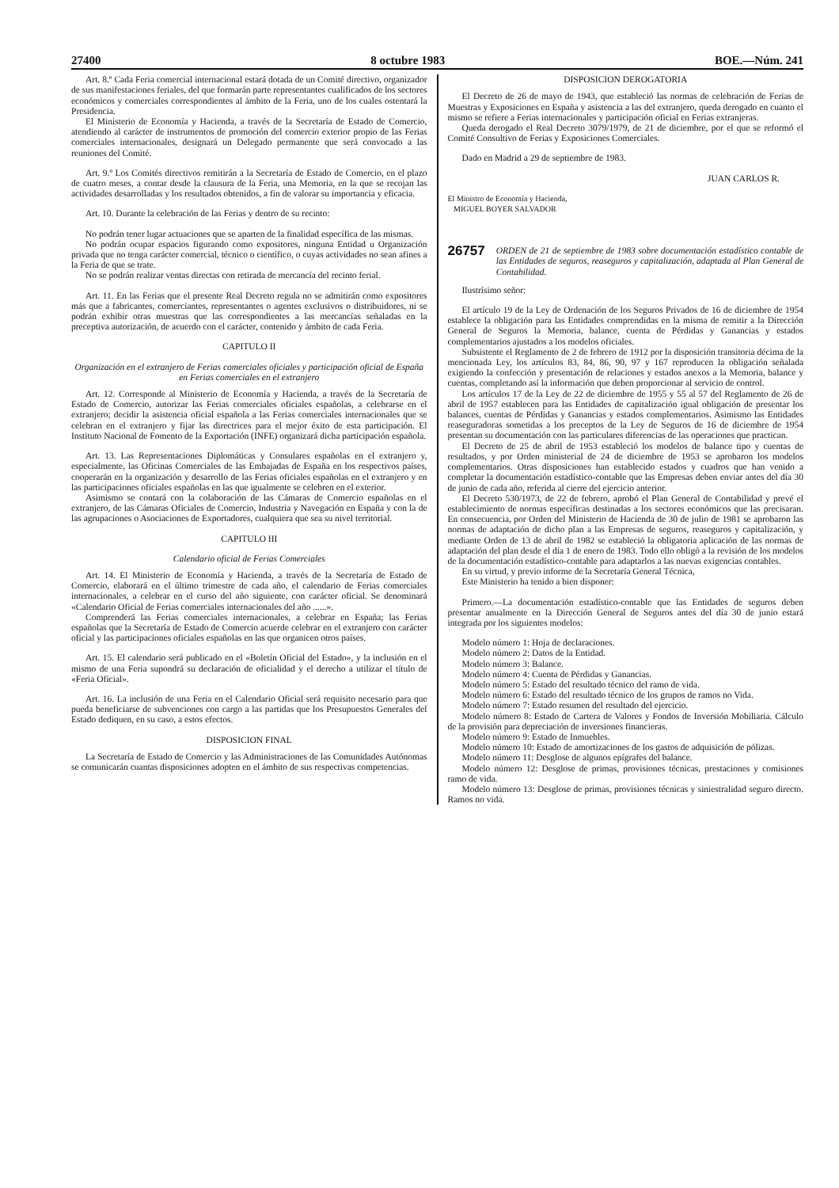27400 8 octubre 1983 BOE.—Núm. 241
Art. 8.º Cada Feria comercial internacional estará dotada de un Comité directivo, organizador de sus manifestaciones feriales, del que formarán parte representantes cualificados de los sectores económicos y comerciales correspondientes al ámbito de la Feria, uno de los cuales ostentará la Presidencia.
El Ministerio de Economía y Hacienda, a través de la Secretaría de Estado de Comercio, atendiendo al carácter de instrumentos de promoción del comercio exterior propio de las Ferias comerciales internacionales, designará un Delegado permanente que será convocado a las reuniones del Comité.
Art. 9.º Los Comités directivos remitirán a la Secretaría de Estado de Comercio, en el plazo de cuatro meses, a contar desde la clausura de la Feria, una Memoria, en la que se recojan las actividades desarrolladas y los resultados obtenidos, a fin de valorar su importancia y eficacia.
Art. 10. Durante la celebración de las Ferias y dentro de su recinto:
No podrán tener lugar actuaciones que se aparten de la finalidad específica de las mismas.
No podrán ocupar espacios figurando como expositores, ninguna Entidad u Organización privada que no tenga carácter comercial, técnico o científico, o cuyas actividades no sean afines a la Feria de que se trate.
No se podrán realizar ventas directas con retirada de mercancía del recinto ferial.
Art. 11. En las Ferias que el presente Real Decreto regula no se admitirán como expositores más que a fabricantes, comerciantes, representantes o agentes exclusivos o distribuidores, ni se podrán exhibir otras muestras que las correspondientes a las mercancías señaladas en la preceptiva autorización, de acuerdo con el carácter, contenido y ámbito de cada Feria.
CAPITULO II
Organización en el extranjero de Ferias comerciales oficiales y participación oficial de España en Ferias comerciales en el extranjero
Art. 12. Corresponde al Ministerio de Economía y Hacienda, a través de la Secretaría de Estado de Comercio, autorizar las Ferias comerciales oficiales españolas, a celebrarse en el extranjero; decidir la asistencia oficial española a las Ferias comerciales internacionales que se celebran en el extranjero y fijar las directrices para el mejor éxito de esta participación. El Instituto Nacional de Fomento de la Exportación (INFE) organizará dicha participación española.
Art. 13. Las Representaciones Diplomáticas y Consulares españolas en el extranjero y, especialmente, las Oficinas Comerciales de las Embajadas de España en los respectivos países, cooperarán en la organización y desarrollo de las Ferias oficiales españolas en el extranjero y en las participaciones oficiales españolas en las que igualmente se celebren en el exterior.
Asimismo se contará con la colaboración de las Cámaras de Comercio españolas en el extranjero, de las Cámaras Oficiales de Comercio, Industria y Navegación en España y con la de las agrupaciones o Asociaciones de Exportadores, cualquiera que sea su nivel territorial.
CAPITULO III
Calendario oficial de Ferias Comerciales
Art. 14. El Ministerio de Economía y Hacienda, a través de la Secretaría de Estado de Comercio, elaborará en el último trimestre de cada año, el calendario de Ferias comerciales internacionales, a celebrar en el curso del año siguiente, con carácter oficial. Se denominará «Calendario Oficial de Ferias comerciales internacionales del año ......».
Comprenderá las Ferias comerciales internacionales, a celebrar en España; las Ferias españolas que la Secretaría de Estado de Comercio acuerde celebrar en el extranjero con carácter oficial y las participaciones oficiales españolas en las que organicen otros países.
Art. 15. El calendario será publicado en el «Boletín Oficial del Estado», y la inclusión en el mismo de una Feria supondrá su declaración de oficialidad y el derecho a utilizar el título de «Feria Oficial».
Art. 16. La inclusión de una Feria en el Calendario Oficial será requisito necesario para que pueda beneficiarse de subvenciones con cargo a las partidas que los Presupuestos Generales del Estado dediquen, en su caso, a estos efectos.
DISPOSICION FINAL
La Secretaría de Estado de Comercio y las Administraciones de las Comunidades Autónomas se comunicarán cuantas disposiciones adopten en el ámbito de sus respectivas competencias.
DISPOSICION DEROGATORIA
El Decreto de 26 de mayo de 1943, que estableció las normas de celebración de Ferias de Muestras y Exposiciones en España y asistencia a las del extranjero, queda derogado en cuanto el mismo se refiere a Ferias internacionales y participación oficial en Ferias extranjeras.
Queda derogado el Real Decreto 3079/1979, de 21 de diciembre, por el que se reformó el Comité Consultivo de Ferias y Exposiciones Comerciales.
Dado en Madrid a 29 de septiembre de 1983.
JUAN CARLOS R.
El Ministro de Economía y Hacienda,
MIGUEL BOYER SALVADOR
26757 ORDEN de 21 de septiembre de 1983 sobre documentación estadístico contable de las Entidades de seguros, reaseguros y capitalización, adaptada al Plan General de Contabilidad.
Ilustrísimo señor:
El artículo 19 de la Ley de Ordenación de los Seguros Privados de 16 de diciembre de 1954 establece la obligación para las Entidades comprendidas en la misma de remitir a la Dirección General de Seguros la Memoria, balance, cuenta de Pérdidas y Ganancias y estados complementarios ajustados a los modelos oficiales.
Subsistente el Reglamento de 2 de febrero de 1912 por la disposición transitoria décima de la mencionada Ley, los artículos 83, 84, 86, 90, 97 y 167 reproducen la obligación señalada exigiendo la confección y presentación de relaciones y estados anexos a la Memoria, balance y cuentas, completando así la información que deben proporcionar al servicio de control.
Los artículos 17 de la Ley de 22 de diciembre de 1955 y 55 al 57 del Reglamento de 26 de abril de 1957 establecen para las Entidades de capitalización igual obligación de presentar los balances, cuentas de Pérdidas y Ganancias y estados complementarios. Asimismo las Entidades reaseguradoras sometidas a los preceptos de la Ley de Seguros de 16 de diciembre de 1954 presentan su documentación con las particulares diferencias de las operaciones que practican.
El Decreto de 25 de abril de 1953 estableció los modelos de balance tipo y cuentas de resultados, y por Orden ministerial de 24 de diciembre de 1953 se aprobaron los modelos complementarios. Otras disposiciones han establecido estados y cuadros que han venido a completar la documentación estadístico-contable que las Empresas deben enviar antes del día 30 de junio de cada año, referida al cierre del ejercicio anterior.
El Decreto 530/1973, de 22 de febrero, aprobó el Plan General de Contabilidad y prevé el establecimiento de normas específicas destinadas a los sectores económicos que las precisaran. En consecuencia, por Orden del Ministerio de Hacienda de 30 de julio de 1981 se aprobaron las normas de adaptación de dicho plan a las Empresas de seguros, reaseguros y capitalización, y mediante Orden de 13 de abril de 1982 se estableció la obligatoria aplicación de las normas de adaptación del plan desde el día 1 de enero de 1983. Todo ello obligó a la revisión de los modelos de la documentación estadístico-contable para adaptarlos a las nuevas exigencias contables.
En su virtud, y previo informe de la Secretaría General Técnica,
Este Ministerio ha tenido a bien disponer:
Primero.—La documentación estadístico-contable que las Entidades de seguros deben presentar anualmente en la Dirección General de Seguros antes del día 30 de junio estará integrada por los siguientes modelos:
Modelo número 1: Hoja de declaraciones.
Modelo número 2: Datos de la Entidad.
Modelo número 3: Balance.
Modelo número 4: Cuenta de Pérdidas y Ganancias.
Modelo número 5: Estado del resultado técnico del ramo de vida.
Modelo número 6: Estado del resultado técnico de los grupos de ramos no Vida.
Modelo número 7: Estado resumen del resultado del ejercicio.
Modelo número 8: Estado de Cartera de Valores y Fondos de Inversión Mobiliaria. Cálculo de la provisión para depreciación de inversiones financieras.
Modelo número 9: Estado de Inmuebles.
Modelo número 10: Estado de amortizaciones de los gastos de adquisición de pólizas.
Modelo número 11: Desglose de algunos epígrafes del balance.
Modelo número 12: Desglose de primas, provisiones técnicas, prestaciones y comisiones ramo de vida.
Modelo número 13: Desglose de primas, provisiones técnicas y siniestralidad seguro directo. Ramos no vida.